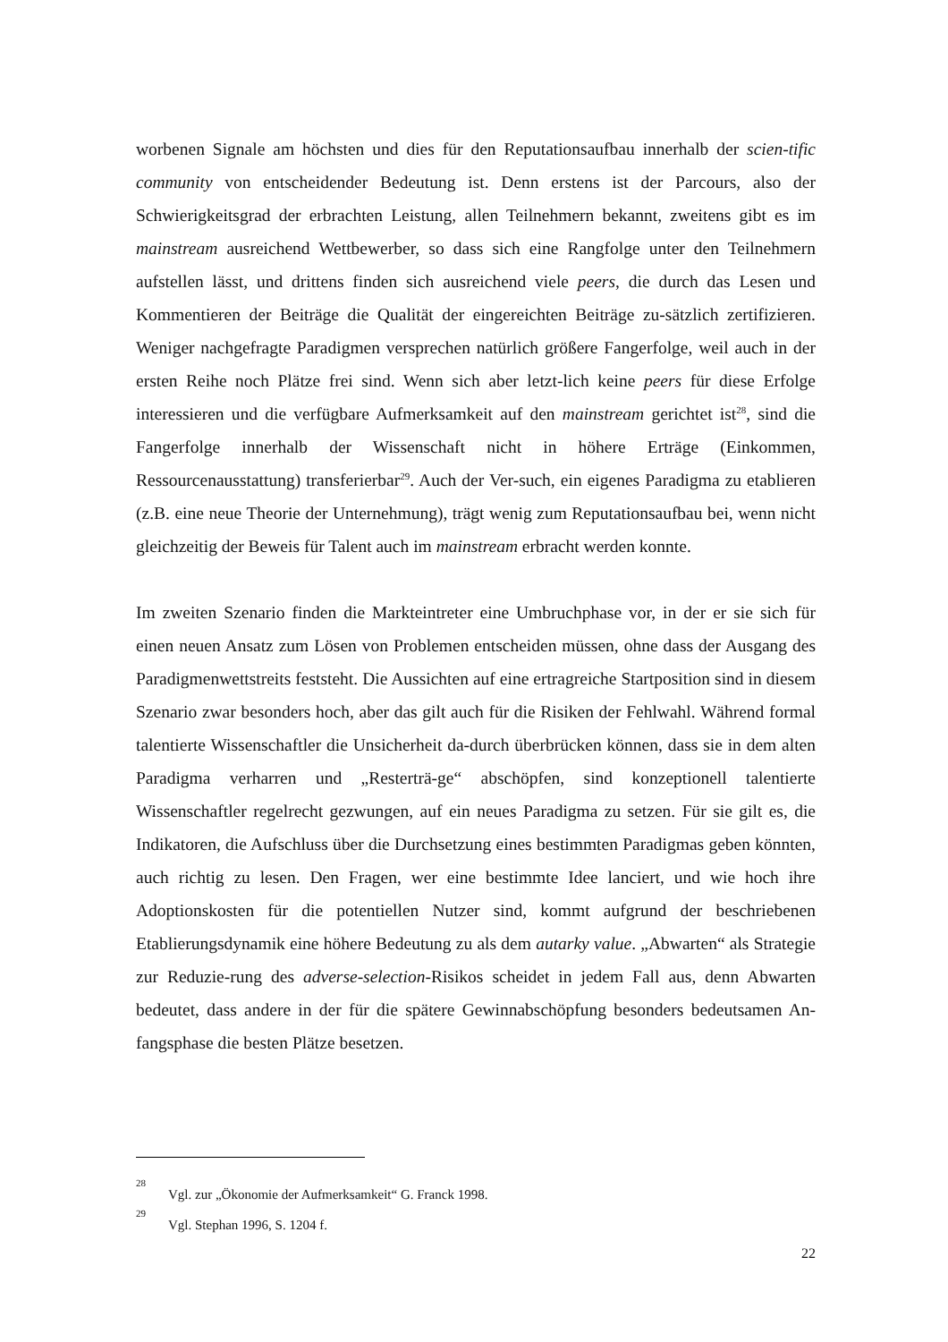worbenen Signale am höchsten und dies für den Reputationsaufbau innerhalb der scien-tific community von entscheidender Bedeutung ist. Denn erstens ist der Parcours, also der Schwierigkeitsgrad der erbrachten Leistung, allen Teilnehmern bekannt, zweitens gibt es im mainstream ausreichend Wettbewerber, so dass sich eine Rangfolge unter den Teilnehmern aufstellen lässt, und drittens finden sich ausreichend viele peers, die durch das Lesen und Kommentieren der Beiträge die Qualität der eingereichten Beiträge zu-sätzlich zertifizieren. Weniger nachgefragte Paradigmen versprechen natürlich größere Fangerfolge, weil auch in der ersten Reihe noch Plätze frei sind. Wenn sich aber letzt-lich keine peers für diese Erfolge interessieren und die verfügbare Aufmerksamkeit auf den mainstream gerichtet ist<sup>28</sup>, sind die Fangerfolge innerhalb der Wissenschaft nicht in höhere Erträge (Einkommen, Ressourcenausstattung) transferierbar<sup>29</sup>. Auch der Ver-such, ein eigenes Paradigma zu etablieren (z.B. eine neue Theorie der Unternehmung), trägt wenig zum Reputationsaufbau bei, wenn nicht gleichzeitig der Beweis für Talent auch im mainstream erbracht werden konnte.
Im zweiten Szenario finden die Markteintreter eine Umbruchphase vor, in der er sie sich für einen neuen Ansatz zum Lösen von Problemen entscheiden müssen, ohne dass der Ausgang des Paradigmenwettstreits feststeht. Die Aussichten auf eine ertragreiche Startposition sind in diesem Szenario zwar besonders hoch, aber das gilt auch für die Risiken der Fehlwahl. Während formal talentierte Wissenschaftler die Unsicherheit da-durch überbrücken können, dass sie in dem alten Paradigma verharren und „Resterträ-ge“ abschöpfen, sind konzeptionell talentierte Wissenschaftler regelrecht gezwungen, auf ein neues Paradigma zu setzen. Für sie gilt es, die Indikatoren, die Aufschluss über die Durchsetzung eines bestimmten Paradigmas geben könnten, auch richtig zu lesen. Den Fragen, wer eine bestimmte Idee lanciert, und wie hoch ihre Adoptionskosten für die potentiellen Nutzer sind, kommt aufgrund der beschriebenen Etablierungsdynamik eine höhere Bedeutung zu als dem autarky value. „Abwarten“ als Strategie zur Reduzie-rung des adverse-selection-Risikos scheidet in jedem Fall aus, denn Abwarten bedeutet, dass andere in der für die spätere Gewinnabschöpfung besonders bedeutsamen An-fangsphase die besten Plätze besetzen.
<sup>28</sup> Vgl. zur „Ökonomie der Aufmerksamkeit“ G. Franck 1998.
<sup>29</sup> Vgl. Stephan 1996, S. 1204 f.
22